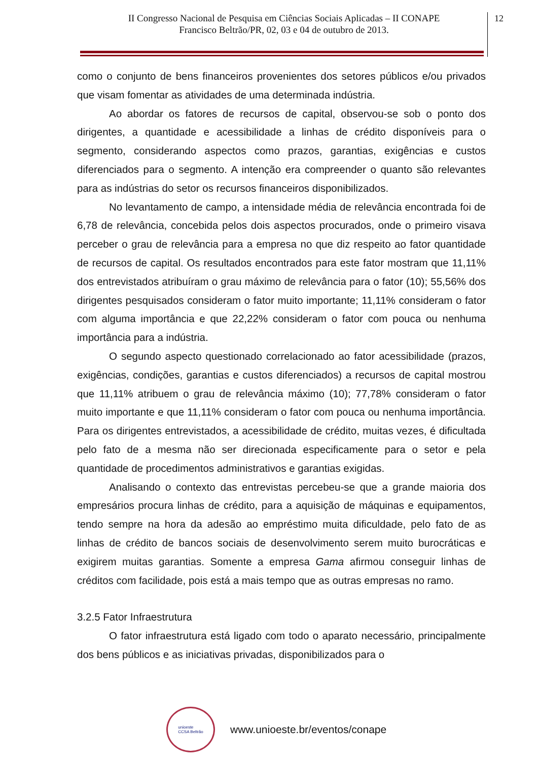II Congresso Nacional de Pesquisa em Ciências Sociais Aplicadas – II CONAPE
Francisco Beltrão/PR, 02, 03 e 04 de outubro de 2013.
12
como o conjunto de bens financeiros provenientes dos setores públicos e/ou privados que visam fomentar as atividades de uma determinada indústria.
Ao abordar os fatores de recursos de capital, observou-se sob o ponto dos dirigentes, a quantidade e acessibilidade a linhas de crédito disponíveis para o segmento, considerando aspectos como prazos, garantias, exigências e custos diferenciados para o segmento. A intenção era compreender o quanto são relevantes para as indústrias do setor os recursos financeiros disponibilizados.
No levantamento de campo, a intensidade média de relevância encontrada foi de 6,78 de relevância, concebida pelos dois aspectos procurados, onde o primeiro visava perceber o grau de relevância para a empresa no que diz respeito ao fator quantidade de recursos de capital. Os resultados encontrados para este fator mostram que 11,11% dos entrevistados atribuíram o grau máximo de relevância para o fator (10); 55,56% dos dirigentes pesquisados consideram o fator muito importante; 11,11% consideram o fator com alguma importância e que 22,22% consideram o fator com pouca ou nenhuma importância para a indústria.
O segundo aspecto questionado correlacionado ao fator acessibilidade (prazos, exigências, condições, garantias e custos diferenciados) a recursos de capital mostrou que 11,11% atribuem o grau de relevância máximo (10); 77,78% consideram o fator muito importante e que 11,11% consideram o fator com pouca ou nenhuma importância. Para os dirigentes entrevistados, a acessibilidade de crédito, muitas vezes, é dificultada pelo fato de a mesma não ser direcionada especificamente para o setor e pela quantidade de procedimentos administrativos e garantias exigidas.
Analisando o contexto das entrevistas percebeu-se que a grande maioria dos empresários procura linhas de crédito, para a aquisição de máquinas e equipamentos, tendo sempre na hora da adesão ao empréstimo muita dificuldade, pelo fato de as linhas de crédito de bancos sociais de desenvolvimento serem muito burocráticas e exigirem muitas garantias. Somente a empresa Gama afirmou conseguir linhas de créditos com facilidade, pois está a mais tempo que as outras empresas no ramo.
3.2.5 Fator Infraestrutura
O fator infraestrutura está ligado com todo o aparato necessário, principalmente dos bens públicos e as iniciativas privadas, disponibilizados para o
unioeste
CCSA Beltrão
www.unioeste.br/eventos/conape